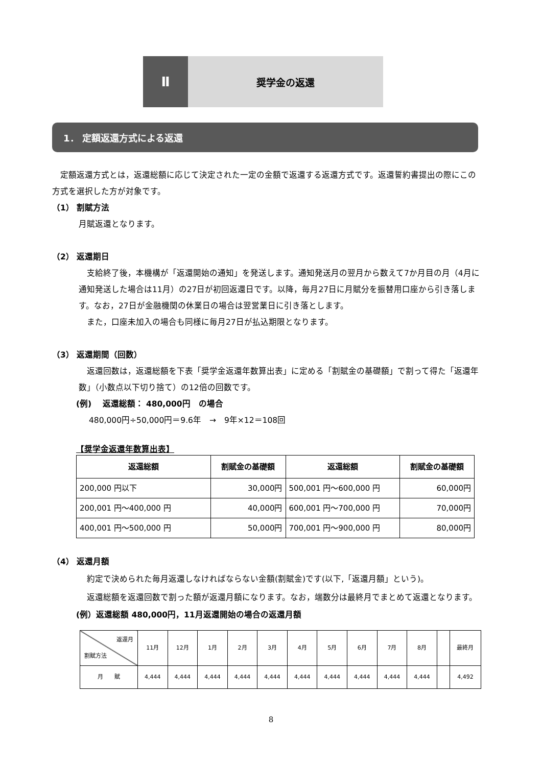Ⅱ
奨学金の返還
1． 定額返還方式による返還
　定額返還方式とは，返還総額に応じて決定された一定の金額で返還する返還方式です。返還誓約書提出の際にこの方式を選択した方が対象です。
（1） 割賦方法
月賦返還となります。
（2） 返還期日
　支給終了後，本機構が「返還開始の通知」を発送します。通知発送月の翌月から数えて7か月目の月（4月に通知発送した場合は11月）の27日が初回返還日です。以降，毎月27日に月賦分を振替用口座から引き落します。なお，27日が金融機関の休業日の場合は翌営業日に引き落とします。
　また，口座未加入の場合も同様に毎月27日が払込期限となります。
（3） 返還期間（回数）
　返還回数は，返還総額を下表「奨学金返還年数算出表」に定める「割賦金の基礎額」で割って得た「返還年数」（小数点以下切り捨て）の12倍の回数です。
(例)　 返還総額： 480,000円　の場合
480,000円÷50,000円＝9.6年　→　9年×12＝108回
【奨学金返還年数算出表】
| 返還総額 | 割賦金の基礎額 | 返還総額 | 割賦金の基礎額 |
| --- | --- | --- | --- |
| 200,000 円以下 | 30,000円 | 500,001 円～600,000 円 | 60,000円 |
| 200,001 円～400,000 円 | 40,000円 | 600,001 円～700,000 円 | 70,000円 |
| 400,001 円～500,000 円 | 50,000円 | 700,001 円～900,000 円 | 80,000円 |
（4） 返還月額
　約定で決められた毎月返還しなければならない金額(割賦金)です(以下,「返還月額」という)。
　返還総額を返還回数で割った額が返還月額になります。なお，端数分は最終月でまとめて返還となります。
(例）返還総額 480,000円，11月返還開始の場合の返還月額
| 返還月 割賦方法 | 11月 | 12月 | 1月 | 2月 | 3月 | 4月 | 5月 | 6月 | 7月 | 8月 | | 最終月 |
| 月 賦 | 4,444 | 4,444 | 4,444 | 4,444 | 4,444 | 4,444 | 4,444 | 4,444 | 4,444 | 4,444 | | 4,492 |
8